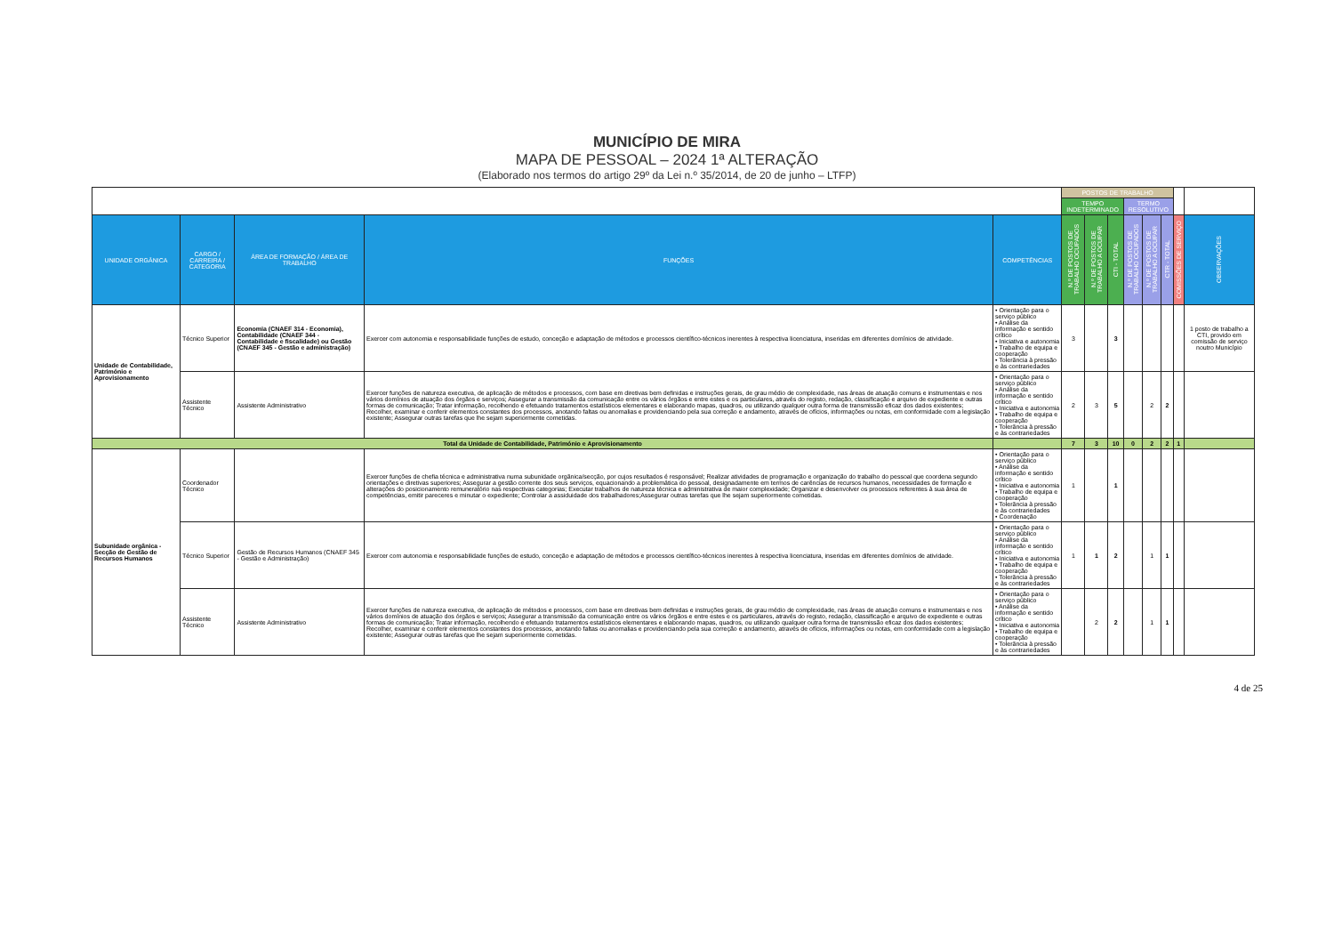MUNICÍPIO DE MIRA
MAPA DE PESSOAL – 2024 1ª ALTERAÇÃO
(Elaborado nos termos do artigo 29º da Lei n.º 35/2014, de 20 de junho – LTFP)
| | | | | | POSTOS DE TRABALHO | | | | | | | |
| | | | | | TEMPO INDETERMINADO | | | TERMO RESOLUTIVO | | | | |
| UNIDADE ORGÂNICA | CARGO / CARREIRA / CATEGORIA | ÁREA DE FORMAÇÃO / ÁREA DE TRABALHO | FUNÇÕES | COMPETÊNCIAS | N.º DE POSTOS DE TRABALHO OCUPADOS | N.º DE POSTOS DE TRABALHO A OCUPAR | CTI - TOTAL | N.º DE POSTOS DE TRABALHO OCUPADOS | N.º DE POSTOS DE TRABALHO A OCUPAR | CTR - TOTAL | COMISSÕES DE SERVIÇO | OBSERVAÇÕES |
| Unidade de Contabilidade, Património e Aprovisionamento | Técnico Superior | Economia (CNAEF 314 - Economia), Contabilidade (CNAEF 344 - Contabilidade e fiscalidade) ou Gestão (CNAEF 345 - Gestão e administração) | Exercer com autonomia e responsabilidade funções de estudo, conceção e adaptação de métodos e processos científico-técnicos inerentes à respectiva licenciatura, inseridas em diferentes domínios de atividade. | • Orientação para o serviço público • Análise da informação e sentido crítico • Iniciativa e autonomia • Trabalho de equipa e cooperação • Tolerância à pressão e às contrariedades | 3 | | 3 | | | | | 1 posto de trabalho a CTI, provido em comissão de serviço noutro Município |
| | Assistente Técnico | Assistente Administrativo | Exercer funções de natureza executiva, de aplicação de métodos e processos, com base em diretivas bem definidas e instruções gerais, de grau médio de complexidade, nas áreas de atuação comuns e instrumentais e nos vários domínios de atuação dos órgãos e serviços; Assegurar a transmissão da comunicação entre os vários órgãos e entre estes e os particulares, através do registo, redação, classificação e arquivo de expediente e outras formas de comunicação; Tratar informação, recolhendo e efetuando tratamentos estatísticos elementares e elaborando mapas, quadros, ou utilizando qualquer outra forma de transmissão eficaz dos dados existentes; Recolher, examinar e conferir elementos constantes dos processos, anotando faltas ou anomalias e providenciando pela sua correção e andamento, através de ofícios, informações ou notas, em conformidade com a legislação existente; Assegurar outras tarefas que lhe sejam superiormente cometidas. | • Orientação para o serviço público • Análise da informação e sentido crítico • Iniciativa e autonomia • Trabalho de equipa e cooperação • Tolerância à pressão e às contrariedades | 2 | 3 | 5 | | 2 | 2 | | |
| Total da Unidade de Contabilidade, Património e Aprovisionamento | | | | | 7 | 3 | 10 | 0 | 2 | 2 | 1 | |
| Subunidade orgânica -Secção de Gestão de Recursos Humanos | Coordenador Técnico | | Exercer funções de chefia técnica e administrativa numa subunidade orgânica/secção, por cujos resultados é responsável; Realizar atividades de programação e organização do trabalho do pessoal que coordena segundo orientações e diretivas superiores; Assegurar a gestão corrente dos seus serviços, equacionando a problemática do pessoal, designadamente em termos de carências de recursos humanos, necessidades de formação e alterações do posicionamento remuneratório nas respectivas categorias; Executar trabalhos de natureza técnica e administrativa de maior complexidade; Organizar e desenvolver os processos referentes à sua área de competências, emitir pareceres e minutar o expediente; Controlar a assiduidade dos trabalhadores;Assegurar outras tarefas que lhe sejam superiormente cometidas. | • Orientação para o serviço público • Análise da informação e sentido crítico • Iniciativa e autonomia • Trabalho de equipa e cooperação • Tolerância à pressão e às contrariedades • Coordenação | 1 | | 1 | | | | | |
| | Técnico Superior | Gestão de Recursos Humanos (CNAEF 345 - Gestão e Administração) | Exercer com autonomia e responsabilidade funções de estudo, conceção e adaptação de métodos e processos científico-técnicos inerentes à respectiva licenciatura, inseridas em diferentes domínios de atividade. | • Orientação para o serviço público • Análise da informação e sentido crítico • Iniciativa e autonomia • Trabalho de equipa e cooperação • Tolerância à pressão e às contrariedades | 1 | 1 | 2 | | 1 | 1 | | |
| | Assistente Técnico | Assistente Administrativo | Exercer funções de natureza executiva, de aplicação de métodos e processos, com base em diretivas bem definidas e instruções gerais, de grau médio de complexidade, nas áreas de atuação comuns e instrumentais e nos vários domínios de atuação dos órgãos e serviços; Assegurar a transmissão da comunicação entre os vários órgãos e entre estes e os particulares, através do registo, redação, classificação e arquivo de expediente e outras formas de comunicação; Tratar informação, recolhendo e efetuando tratamentos estatísticos elementares e elaborando mapas, quadros, ou utilizando qualquer outra forma de transmissão eficaz dos dados existentes; Recolher, examinar e conferir elementos constantes dos processos, anotando faltas ou anomalias e providenciando pela sua correção e andamento, através de ofícios, informações ou notas, em conformidade com a legislação existente; Assegurar outras tarefas que lhe sejam superiormente cometidas. | • Orientação para o serviço público • Análise da informação e sentido crítico • Iniciativa e autonomia • Trabalho de equipa e cooperação • Tolerância à pressão e às contrariedades | | 2 | 2 | | 1 | 1 | | |
4 de 25